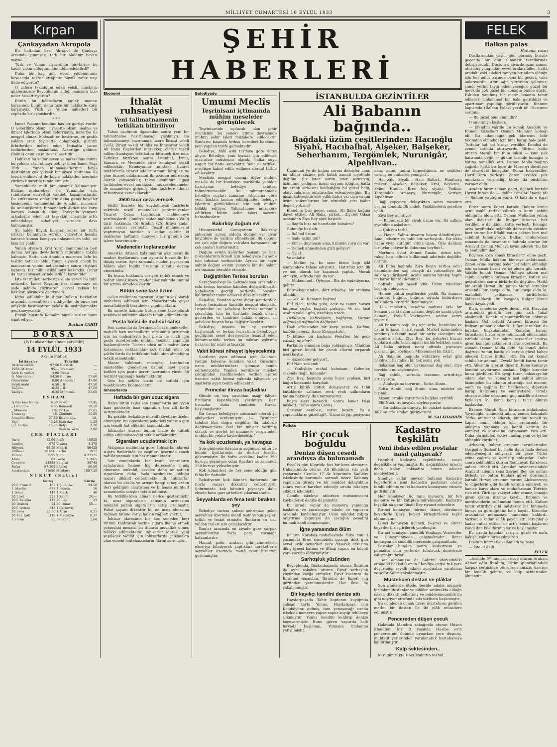MİLLİYET CUMARTESİ 16 EYLÜL 1933 3
Kırpan
Çankayadan Akropola
Bir haftadan beri Akropol ile Çankaya arasında yumuşak, tatlı bir Akdeniz havası esiyor.
Türk ve Yunan siyasetinin biri-birine bu kadar yakın olduğunu kim iddia edebilirdi?
Daha bir kaç gün evvel yıldönümünü heyecanla tekrar ettiğimiz büyük zafer neyi ifade ediyordu?
O zafere tekaddüm eden yeisli, mustarip günlerimizde Beyoğlunun aldığı manzara bize neler hissettiriyordu?
Bütün bu hâdiselerin çıplak manası karşısında bugün daha taze bir hakikatle karşı karşıyayız. Türk ve Yunan milletleri bir cephede birleşmişlerdir.
* * *
İsmet Paşanın kendine hâs bir görüşü vardır. O askerlikte olsun, siyasette olsun, maliye ve iktisat işlerinde olsun teferrüatla, nazariye ile meşgul olmaz. Maksadı en kestirme, en pratik yoldan arar. Siyasette dolambaçlı, girintili firkirlerden nefret eder. İktisatta yarım tedbirlerden hoşlanmaz. Askerliğe gelince; (İnönü) onun en mütevazı eseridir.
Hakikati bu kadar seven ve maksadına daima bu yoldan vâsıl olmayı pek iyi bilen İsmet Paşa Türk - Yunan münasebetlerinin böyle dostluktan çok yüksek bir siyasi abitname ile tevsik edilmesini de böyle hakikatler üzerinde yürümek suretile temin etmiştir.
Yunanlılarla milli bir davamız kalmamıştır. Balkan muharebesi ile Yunanlılar arkı rabıtaların emrettiği vahdeti kazanmışlardır. Bu istikamette onlar için daha geniş hayaller beslemenin vahametini de Anadolu macerası ile anlamışlardır. Binaenaleyh Akdenizde karşı karşıya komşuluk eden, Trakyada yanyana arkadaşlık eden iki teşekkül arasında artık mücadeleye sebebiyet verecek dava kalmamıştır.
Şu halde Büyük harpten sonra bir türlü istikrar bulamıyan Avrupa vaziyetini hesaba katarak komşu komşuya anlaşmak en tabii, en kısa bir yoldu.
Yunan siyaseti Kral Yorgi zamanından beri daima Avrupa devletlerinin mihrakına takılıp kalmıştı. Hatta son Anadolu macerası bile bu tesirin neticesi oldu. Yunan siyaseti ancak bu maceranın vahim neticesinden sonra rüştünü kazandı. Biz milli istiklâlimizi kazandık. Onlar da harici siyasetlerinde istiklâl kazandılar.
İşte iki milleti serbestçe elele veren bu tabii neticedir. İsmet Paşanın her muammayı en sade şekilde çözüveren cevval zekâsı bu hakikati görmekte gecikmedi.
İddia edilebilir ki diğer Balkan Devletleri arasında mevcut kesif zıddiyetler de onun her müşkülü basitleştiren zekâsı ile aydınlanmakta gecikmeyecektir.
Büyük Mustafa Kemalin büyük sözleri bunu ispat ediyor.
Burhan CAHİT
BORSA
(İş Bankasından alınan cetveldir)
14 EYLÜL 1933
Akşam Fiatları
| İstikrazlar | | Tahvilât | |
| --- | --- | --- | --- |
| İstikraz dahili | 97,50 | Elektrik | — |
| 1933 İstikrazı | 95,— | Tramvay | — |
| Şark D. yolları | 2,80 | Tünel | — |
| D. Muvahidei | 54,50 | Rıhtım | 17,60 |
| Gümrükler | 8,80 | Anadolu I | 47,90 |
| Saydi mahi | 6,50 | „ II | 47,50 |
| Bağdat | 10,25 | „ III | 47,50 |
| Tasfiye | 10,35 | Mümessil | 51,65 |
ESHAM
| İş Bankası Nama | 9,50 | Telefon | 12,45 |
| „ Hamiline | 9,55 | Bomonti | 19,50 |
| „ Müessis | 102 | Terkos | 27,65 |
| Tramvay | 48, | Çimento | 11,90 |
| Anadolu Hisse | 27,50 | İttiaht day. | 18, |
| Reji | 3,25 | Şark day | 1,25 |
| Şir. hariye | 15,25 | Balya | 2,20 |
| | | Şark m. ecza | 2,90 |
ÇEK FİATLARI
| Paris | 12.06 | Prağ | 15925 |
| Londra | 675 | Viyana | 4.375 |
| Nüyork | 68,25 | Madrit | 56425 |
| Brüksel | 33.866 | Berlin | 1977 |
| Milano | 8,97 | Zloti | 4.22375 |
| Atina | 83 | Peşte | 3.7665 |
| Cenevre | 24398 | Belgrat | 34745 |
| Sofya | 67.205 | Bükreş | 80.50 |
| Amsterdam | 11690 | Moskova | 1087.25 |
NUKUT (Satış)
| | Kuruş | | Kuruş |
| --- | --- | --- | --- |
| 20 f. Fransız | 167 | 1 Şilin, Av. | 24.50 |
| 1 İsterlin | 677 | 1 Pezeta | 16 |
| 1 Dolar | 147 | 1 Mark | 48 |
| 20 Liret | 223 | 1 Zeloti | 24.— |
| 20 f. Belçika | 117 | 20 Ley | 23 |
| 20 Drahmi | 24 | 20 Dinar | 55.— |
| 20 f. İsviçre | 818 | 1 Çernoviç | — |
| 20 Leva | 25.50 | 1 Altın | 9,25 |
| 20 Kur. Çek | 118 | 1 Mecidiye | 0,37 |
| 1 Florin | 83 | Banknot | 2,60 |
ŞEHİR HABERLERİ
Ekonomi
İthalât ruhsatiyesi
Yeni talimatnamenin tetkikatı bitiriliyor
Takas usulünün ilgasından sonra yeni bir talimatname hazırlanacağı yazılmıştı. Bu talimatnameyi hazırlamak üzere İktısat vekili Celâl, Ziraat vekili Muhlis ve İnhisarlar vekili Ali Rana Beylerden mürekkep olarak teşkil edilen komisyon tetkikatını bitirmek üzeredir. Tetkikat bittikten sonra İstanbul, İzmir, Samsun ve Mersinde birer komisyon teşkil edilecektir. Komisyonlar mıntaka ticaret müdürlerile ticaret odaları umumi kâtipleri ve yine ticaret odalarından iki azadan mürekkep olarak çalışacaklar, takas usulünün ilgası tarihinden evvel muntazam mukavelenameler ile muameleye girişmiş olan tacirlere ithalât ruhsatiyesi verecekleridir.
3500 tacir ceza verecek
Sicilli ticarete hiç kaydolmıyan tacirlerle vaktinde tesçil muamelesi yaptırmıyanlar Ticaret Odası tarafından mahkemeye verilmişlerdi. Şimdiye kadar mahkeme (3500) tacir hakkında (5) liradan (25) liraya kadar para cezası vermiştir. Tesçil muamelesini yaptırmıyan tacirler o kadar çoktur ki mahkeme haftanın muayyen bir gününü bu işlere hasretmiştir.
Madenciler toplanacaklar
Amerika iktisadi kalkınmanın aksi tesiri ile maden fiyatlarında son aylarda hissedilir bir düşüş vardır. Ayni zamanda maden piyasasına hâkim olan İngiliz lirasının sukutu devam etmektedir.
Bu husus hakkında vaziyeti tetkik etmek ve tedbir almak üzere madenciler yakında umumi bir içtima aktedeceklerdir.
Bütün sene taze üzüm
Gelen malûmata nazaran üzümün yaş olarak muhafaza edilmesi için Macaristanda gayet muvaffakiyetli tecrübeler yapılmaktadır.
Bu suretle üzümün bütün sene taze olarak yenilmesi mümkün olacağı temin edilmektedir.
Posta kolisi ile mahsul satışı
Son zamanlarda Avrupada bazı memleketler mahalli bazı mahsullerin sürümünü arttırmak için bu mahsullerin koli posta ile nakli için posta ücretlerinde mühim tenzilât yapmağa başlamışlardır. Ticaret odası milli mahsullerin korunması noktasından çok faydalı olan bu şeklin bizde de tatbikinin kabil olup olmadığını tetkik etmektedir.
Macar hükümeti müstahsil tarafından müstehlike gönderilen üzümü havi posta kolileri için posta ücreti üzerinden yüzde 50 tenzilât yapmağa başlamaktadır.
Oda bu şeklin bizde de tatbiki için teşebbüsatta bulunacaktır.
İnhisarlarda
Haftada bir gün ucuz sigara
İtalya tütün rejisi son zamanlarda muayyen bazı günlerde bazı sigaraları ten zili fiatle sattırmaktadır.
Bu şekilde fevkalâde muvaffakiyetli neticeler alınmıştır. Bu sigaraların paketleri yalnız o gün için tenzili fiat etiketini taşımaktadır.
İnhisarlar idaresi bunun bizde de tatbik edilip edilemiyeceğini tetkik etmektedir.
Sigaraları ucuzlatmak için
Aldığımız malûmata göre, İnhisarlar idaresi sigara fiatlerinde ve çeşitleri üzerinde esaslı tadilât yapmak için hazırlanmaktadır.
Son zamanlarda bir kısım sigaraların satışlarının hemen hiç derecesine inmiş olmasına mukabil, evvelce daha az satılan sigaraların daha fazla satılmakta olduğu nazarı dikkati celbetmekte idi. İnhisarlar idaresi bu eksiliş ve artışın hangi sebeplerden ileri geldiğini araştırmış ve bilhassa muhtelif zamanlarda satışlar tetkik edilmişti.
Bu tetkiklerden alınan netice göstermiştir ki, ucuz sigaraların satışının artmasına mukabil pahalı sigaraların satışı azalmıştır. Fakat şayanı dikkattir ki, en ucuz olmasına rağmen tütüne kar şı halkın rağbeti yoktur.
İnhisar idaresinin bir kaç seneden beri tütünü kaldırarak yerine sigara ikame etmek yolundaki mesaisi bu itibarla muvaffak olmuş telâkki edilmektedir. İnhisarlar idaresi yeni yapılacak tadilât için İnhisarlarda çalışmakta olan ecnebi mütehassısların fikrini sormuştur.
Belediyede
Umumi Meclîs
Teşrinisani içtimaında mühim meseleler görüşülecek
Teşrinisanide açılacak olan şehir meclisinin bu seneki içtima devresinde mühim şehir işleri müzakere edilecektir. Bunların başında terkos ücretleri hakkında yeni yapılan tarife gelmektedir.
Belediye, hâlâ eski tarifeye göre ücret alıyor. Belediye, yeni tesisat için edilecek masraflar müstesna olarak, halka suyu asgari bir fiatle satacaktır. Yeni su tarifesi, meclisçe kabul edilir edilmez derhal tatbik edilecektir.
Meclisin meşgul olacağı diğer mühim mesele de bir komisyon marifetile yeniden hazırlanan belediye zabıtası talimatnamesidir. Bu talimatnamede belediye suçları zamanın ihtiyacına göre yeni baştan tanzim edildiğinden belediye işlerinin görülebilmesi için pek mühim telâkki ediliyor. Talimatname müzakere edilirken bütün şehir işleri mevzuu bahsolacaktır.
Bakırköy doğum evi
Himayeietfal Cemiyetinin Bakırköy şubesinin açmış olduğu doğum evi civar köylülere de yardım etmektedir. Bu doğum evi çok ağır doğum vak'aları karşısında bir çok anaları kurtarmıştır.
Doğum evinin kalörifer tesisatı ve bazı noksanlarının ikmali için belediyece bu sene için tahsisat verilecektir. Ayrıca bir hayır sahibi doğum evinin yanında bir de bakım evi inşasını deruhte etmiştir.
Değiştirilen Terkos boruları
Saraçhanebaşı ile Şehzadebaşı arasındaki eski terkos boruları kâmilen değiştirilmiştir. Şebekenin geçtiği yerlerde bozulan kaldırımlar tamir edilerek düzeltilecektir.
Belediye, bundan sonra diğer semtlerdeki terkos tesisatının ikmalile meşgul olacaktır. İstanbulun su şebekesi haritası tamamile çıkarıldığı için bu haritada bozuk olarak gösterilen ve tamirine imkân olmıyan su şebekesi baştan başa değiştirilecektir.
Belediye, inşaata bu ay zarfında başlıyacak ve terkos tesisatının belediyeye geçtiğinin senei devriyesine tesadüf eden kânunusanide terkos su miktarı eskisine nazaran bir misli artacaktır.
Vakit küresi nihayet işleyecekmiş
Saatlerin ayar edilmesi için Galatada yangın kulesine konulan vakit küresinin uzun müddettenberi işlemesi temin edilemiyordu. Yapılan tecrübeler müsbet çıktığından rasathaneden verilen işaret üzerine vakit küresi yakında işliyecek ve saatlerin ayarı temin edilecektir.
Fırıncılar itiraza başladılar
Günde on beş çuvaldan aşağı işliyen fırınların kapatılacağı yazılmıştı. Bazı fırıncılar daha şimdiden itiraza başlamışlardır.
Bir fırıncı belediyeye müracaat ederek şu şikâyetleri serdetmiştir: "— Fırınların tahdidi fikri doğru değildir. Bu takdirde değirmencilere faal bir inhisar verilmiş olacak ve devlet te muamele vergisinden mühim bir yekûn kaybedecektir."
Ya kok ucuzlamalı, ya havagazı
Son günlerde havaların soğuması odun ve kömür fiyatlarında da derhal tesirini göstermiştir. İki hafta evveline kadar 250 kuruşu geçmiyen odun fiyatları az zamanda 350 kuruşa yükselmiştir.
Kok kömürleri de her sene olduğu gibi fahiş bir fiattedir.
Belediyenin kok kömürü fiatlerinde bir nokta nazarı dikkatini celbetmiştir. Şehrimizde kok kömürü piyasaya daha ziyade hava gazı şirketleri çıkarmaktadır.
Seyyahlarda en fena tesir bırakan şey
Belediye turizm şubesi şehrimize gelen seyyahlar üzerinde menfi tesir yapan şeyleri tetkik ve tesbit etmiştir. Bunların en kısa yoldan izalesi için çalışılacaktır.
Bunlar arasında en ziyade göze çarpan seyyahlardan fazla para vurmağa kalkanlardır.
Hamal, şoför, arabacı gibi zümrelerin ekseriya bilmiyerek yaptıkları hareketlerle seyyahlar üzerinde menfi tesir bıraktığı görülmüştür.
İSTANBULDA GEZİNTİLER
Ali Babanın bağında..
Bağdaki üzüm çeşitlerinden: Hacıoğlu Siyahî, Hacıbalbal, Alşeker, Balşeker, Seherhanım, Tergömlek, Nurunigâr, Alpehlivan..
Üzümünü ye de bağını sorma demişler ama, bu atalar sözüne pek kulak asmak niyetinde değilim. Siz ister sorun ister sormayın, üzümünü yediğim, üzüm suyunu içtiğim, hatta bu aralık sirkesini kokladığım bu güzel bağı, okuyucularıma anlatmadan edemiyeceğim. Bir insan kahvesinin kırk yıllık hatırı var da o canım üzüm salkımlarının bir sütunluk yazı kadar değeri yok mu?
Efendim; bizi geçen cuma, Ali Baba bağına davet ettiler. Ali Baba, şirket... Ziyafet Odası azasından Ziya Bey söze başladı.
— Bağda bize ne hazırladın bakalım?
Gülmeğe başladı:
— Bol bol üzüm!..
— Sade üzüm mü?
— Kimse duymasın ama, üzümün suyu da var.
— Demek annesinden gizli geliyor?
— Öyle!..
Ve anlattı:
— Malûm ya, bu sene bizim bağı içki içmiyenlere tahsis ediyoruz.. Hatırınız için ilk ve son olarak bir kaçamak yaptık.. Merak etmeyin, sofrada rakı da var..
— Mükemmel.. Öyleyse.. Biz de vadediyoruz, geliriz..
Edirnekapısından, dört arkadaş, bir arabaya atladık:
— Çek, Ali Babanın bağına!..
Elif Naci, tenha yolu, açık ve temiz havayı bulunca coştu, başladı şarkıya.. Ve bu fasıl Arabın yalel'i gibi, uzadıkça uzadı:
Urfalıyem, bahçeliyem, bağlıyem, Kurşun değmiş yüreğimden dağlıyem!..
Hadi arkasından bir karşı yakalı: Kalbim, kalbim yanıyor, Sana Karşıyakalı!..
O bitince bir başkası: Felekten bir gece çalsak, ne olur?..
Farkında olmadan bağa yaklaşmışız. Uzaktan bizi gören küçük bir çocuk ellerini çırparak içeri koştu:
— Sazendeler geliyor!..
Elif Naci seslendi:
— Yanlışlığa mahal kalmasın.. Gelenler, sazende değil, hanende!
Ziya Bey, başında geniş hasır şapkası, bizi bağın kapısında karşıladı.
Artık kütük kütük dolaşıyoruz ve tabii kütüklerde sallanan renk renk salkımların tadına bakmayı da unutmuyoruz.
Başta Gazi beyendi.. Sonra İsmet Paşa misketi.. Daha sonra Çavuş..
Çavuşun pembesi, sarısı, beyazı.. Ya o yapıncakların güzelliği?.. Üzüm di yip geçiyoruz ama, adını, tadını bilmediğimiz ne çeşitleri varmış bu mübarek yemişin?..
Hacıoğlu Siyahı.. Hacı Balbal.. Hamburg misketi, Alşeker, Balşeker, Kral, Beylerce.. Seher Hanım, Eren köy siyahı, Vodina, Tergömlek, Amasya, Nurunigâr, Sarıyer, Alpehlivan..
Bağı çepçevre dolaştıktan sonra masanın başına döndük. İlk kadeh, Yeşilâilelerin şerefine içildi.
Ziya Bey anlatıyor:
— Bağımızda bir siyah üzüm var. İki salkım yiyebilene aşkolsun..
— Çok mu tatlı?
— Hayır! Yalnız insanın başını döndürüyor! Ama, bilseniz ne tabii bir sarhoşluk.. Bir okka üzüm yiyip kütüğün altına uzan.. Öyle deliksiz bir uyku çekiyor ki dokunma keyfine!..
Merhum üstat Ahmet Rasim, üzüm için, rakıyı hap halinde kullanmak adetinde değildir, dermiş.
Ali Baba bağında Ziya Beyin sarhoş edici üzümlerinden sağ olsaydı da rahmetliye bir salkım yedirilseydi, acaba suyunu bırakıp hapta mı karar kılardı dersiniz?..
Sofrada, çok neşeli idik. Üzüm tabakları boşalıp doluyordu.
Hemen bütün çeşitlerden yedik. Bu dumanı üstünde, buğulu, buğulu, ağızda kütürdiyen salkımlara bir türlü doyulmuyor..
Hele misketin, kendine mahsus öyle bir kokusu var ki üzüm salkımı değil de sanki çiçek demeti.. Evvelâ kokluyoruz, ondan sonra yiyoruz.
Ali Babanın bağı, kış için sirke, hardaliye ve üzüm turşusu, hazırlıyacak. Misket üzümünden yapılmış sirkenin nasıl bir sirke olacağını siz düşünün artık.. Ziya Bey, bu sirkeleri hususi kaplara doldurtarak ağzını mühürledikten sonra Ali Baba sirkesi namı altında piyasaya çıkaracağını söylüyor: Mükemmel bir fikir!..
Alı Babanın bağında kütüklere evlat gibi bakılıyor, hastalıklı bir tek asma yok.
Bakarsan bağ olur, bakmazsan dağ olur.. diye tevekkeli mi söylemişler.
Bağ sahibi, sofrada ikramını artırdıkça artırıyordu:
— Allahaşkına buyurun.. Sofra Alinin..
Sofra Alinin, bağ Alinin, ama, mideler de bizimdi.
Akşam ortalık kararırken bağdan ayrıldık.
Elif Naci, tramvayda söyleniyordu:
— Bu dakikada dünyayı bir misket üzümünün salkımı arkasından görüyorum!..
M. SALÂHADDİN
Poliste
Bir çocuk boğuldu
Denize düşen cesedi arandıysa da bulunamadı
Evvelki gün Köprüde feci bir kaza olmuştur. Unkapanında oturan Ali Efendinin kızı yedi yaşlarında Cemile 17 de köprünün Kadıköy iskelesinde karemela satmak üzere Kalamış vapuruna girmiş ve bir müddet dolaştıktan sonra vapur hareket edeceği sırada iskeleye çıkmak istemiştir.
Cemile iskeleye atılarken müvazenesini kaybederek denize düşmüştür.
Bu sırada vapur da manevra yapmağa başlamış ve çocukcağız iskele ile vapurun arasında kaybolmuştur. Uzun müddet zabıta araştırma yapmışsa da çocuğun cesedini bulmak kabil olamamıştır.
İğne yarasından ölüm
Balatta Karabaş mahallesinde Yako nun 3 yaşındaki Eron isimindeki çocuğu dört gün evvel evde oynarken yere düşerek arkasına dikiş iğnesi batmış ve ilthap yapan bu küçük yara çocuğu öldürmüştür.
Sarhoşluk yüzünden
Beyoğlunda, Bostanbaşında oturan İbrahim ile aynı sokakta oturan Eşref sarhoşluk yüzünden kavğa etmişler, Eşref kasatura ile İbrahimi başından, İbrahim de Eşrefi sağ gözünden yaralamışlardır. Her ikisi de yakalanmıştır.
Bir kayıkçı kendini denize attı
Haydarpaşada Tahir kaptanın kayığında çalışan tayfa Yunus, Haydarpaşa dan Kadıköyüne gelmiş, tam yanaşacağı sırada iskelede manevra yapan vapur kayığı tehlikeye sokmuştur. Yunus kendini kaldırıp denize koyuvermiştir. Bunu gören vapurda halk feryada başlamış, Yunusun imdadına yetişilmiştir.
Kadastro teşkilâtı
Yeni ihdas edilen postalar nasıl çalışacak?
İstanbul Kadastro teşkilâtında esaslı değişiklikler yapılmıştır. Bu değişiklikler inlerin daha kolay inkişafını temin edecek mahiyettedir.
Şimdiye kadar mevcut bulunan kadastro heyetlerinin ismi kadastro postaları olarak tebdil edilmiş ve iki kadastro komisyonu vücude getirilmiştir.
Her komisyon üç tapu memuru, bir fen memuru ve bir kâtipten mürekkeptir. Kadastro teşkilâtına gene Rüştü Bey riyaset edecektir.
Birinci komisyon, birinci, ikinci, dördüncü heyetlerle Çarşı heyeti birleştirilerek teşkil olunmuştur.
İkinci komisyon üçüncü, beşinci ve altıncı heyetler birleştirilerek yapılmıştır.
Birinci komisyon şimdilik Yenikapı, Vezneciler ve Süleymaniyede çalışmaktadır. İkinci komisyon da şimdilik merkezde çalışmaktadır.
Postalar bundan sonra kadastrosu ya pılmakta olan yerlerde tutulacak dairelerde çalışmaktadırlar.
...sar olmamışsa da Sabrini idaresindeki otomobil bakkal Osman Efendiye çarpa rak yere düşürmüş, zavallı adamı ayağından yaralamış ve şoför Sabri yakalanmıştır.
Müstehcen destan ve plâklar
Son günlerde ötede, beride adaba mugayir bir takım destanlar ve plâklar satılmakta olduğu nazarı dikkati celbetmiş ve müddeiumumilik bu gibi neşriyat etrafında sıkı takibata başlamıştır.
Bu cümleden olmak üzere müstehcen görülen matbu bir destan ile iki plâk müsadere edilmiştir.
Pencereden düşen çocuk
Galatada Mandıra sokağında oturan Hüsnü Efendinin kızı 3 yaşında Hasibe evin penceresinin önünde oynarken yere düşmüş, muhtelif yerlerinden yaralanarak hastahaneye kaldırılmıştır.
Kalp sektesinden..
Karagümrükte Hacı Muhittin mahal...
FELEK
Balkan palas
Haftanın yazısı
Dostlarımdan yaşlı, gün görmüş birisile geçende bir gün Cihangir taraflarında dolaşıyorduk.. Dostum o civarda uzun zaman oturmuş yangından evvel oraları bilen, hattâ oradaki eski aileleri tanıyan bir adam olduğu için her adım başında bana bir geçmiş vaka anlatıyordu. Ağır ağır yürürken yolumuz, şimdi yerini tayin edemiyeceğim güzel bir mevkide çok güzel bir konağın önüne düştü. Eskiden yapılmış bir metin binanın tamir edilerek mükemmel bir hale getirildiği ve apartıman yapıldığı görülüyordu.. Binanın kapısında (Balkan Palas) yazılı idi. Dostuma sordum:
— Bu güzel bina kimindir?
O anlatmıya başladı:
— Efendim vaktile bu konak Anadolu ve Rumeli Kazaskeri Osman Mollanın konağı idi. Bu adamcağız pek idaresini bilir takımdan olmadığı için bina harap hale geldi. Tuttular kat kat kiraya verdiler. Kendisi de zemin katında oturuyordu. Birinci katta oturan Moralı bir Rum ailesi — ismi pek hatırımda değil — günün birinde konağın o katına temellük etti. Osman Molla bağırıp çağırdı, hattâ bir kere de Moralıyı dövdüyse de civardaki komşular, Ruma hakverdiler. Herif kata yerleşti. Zaten evvelce pek muntazam vermediği kirayı da büsbütün vermez oldu..
Aradan biraz zaman geçti, üçüncü kattaki Hırvat kiracı da — galiba ismi Milânoviç idi — Rumun yaptığını yaptı. O katı da o işgal etti.
Biraz sonra ikinci kattaki Bulgar kiracı aynı usulü tatbik ederek o katın sahibi olduğunu iddia etti. Osman Molladan yılmış olan diğerleri de Bulgar kiracıya hak verdiler, o da ikinci katta yerleşti. Konağın arka tarafındaki selâmlık dairesinde eskiden beri oturan bir Eflaklı zaten çoktan beri mal sahibini tanımıyordu. Balkan muharebesi esnasında da tavanarası katında oturan bir Arnavut Osman Mollaya isyan ederek "bu kat ta benimdir" dedi.
Böylece koca konak kiracıların eline geçti. Osman Molla hakkını kimseye anlatamadı. Zaten evine barkına bakar bir adam olmadığı için çabucak bezdi ve işi oluğu gibi bıraktı. Vaktile konak Osman Mollaya aitken mal sahibi aleyhine birleşen kiracılar, katları ele geçirdikten sonra birbirlerile düştüler. Hattâ bir aralık Hırvat, Bulgar ve Moralı kiracılar arasında bir kavga oldu, bir kavga oldu ki; mahalleli yetişmese, biribirlerini öldüreceklerdi. Bu kavgada Bulgar kiracı hayli dayak yedi.
Bu iş senelerce böyle devam etti. Kiracılar arasındaki gürültü her gün arttı fakat eksilmedi. Konak ta tamirsizlikten çökmiye başladı. Üst kattaki Arnavut kiracıya bir İtalyan mimar dadandı. Diğer kiracılar da bundan kuşkulandılar. Konağın harap, kiracıların birbirlerile münazaalı olmasından istifade eden bir takım serseriler içeriye girer, konağın sakinlerini ızrar ederlerdi.. Bu esnada Osman Molla öldü. Ve konak daha doğrusu zemin katile şu karşıki güzel bahçe aileden birine intikal etti. Bu zat kemal sahibi bir adamdı. Evvelâ kendi katını tamir etti. Ailesinin işlerini düzeltti. Konu komşuya kendini saydırmıya başladı.. Diğer kiracılar bunu gördüler.. Eli ayağı tutar, kabadayı bir adam olan ve konağın asıl sahibi olması lâzımgelen bu adamın oturduğu kat mamur, emin ve sağlam bir hal'deyken, diğerleri harap, kağşamış ve emniyetsizdi. Orada oturan aileler cfradında geçimsizlik o derece fazlalaştı ki, konu komşu taciz olmıya başladılar.
İlkönce Moralı Rum kiracının ahfadından Yayımoğlu ismindeki adam, zemin katındaki Türke müracaat ederek, binanın temeli ve kapısı onun olduğu için aralarında bir anlaşma yapmayı ve kendi katının da emniyet ve idaresine karışmasını rica etti. Daha görüştüler, eskiyi unutup yeni ve iyi bir ahbaplık kurdular..
Arkadan, Bulgar kiracının torunlarından Gospodin Borisof bu halin daha fazla devam edemiyeceğini anlıyarak bir gece Türkü evine çağırdı ve görüşüp anlaştılar.. Daha sonra selâmlıkta oturan Romanyalı Karolescu onlara iltihak etti. Arkadan tavanarasındaki Aranvut ailenin reisi Zeynel Bey de onlara birleşti ve bütün bunları gören dördüncü kattaki Hırvat kiracının torunu Aleksanroviç te diğerlerin gibi kendi katının emniyeti ve hanice karşı idare ve muhafazasını Türkten rica etti. Türk işe vaziyet eder etmez, konağa giren çıkanı nizama koydu. Kapının ve merdivenlerin selâmetini temin etti. Katları tamir ettirdiği gibi müşterek bir hinimede binayı şu gördüğünüz hale koydu. Kiracılar arasındaki münazaayı tamamen kaldırdı. Vaziyet o kadar salâh peyda etti, kiracılar o kadar rahat ettiler ki; artık kendi başlarını kendi dan bile durmuşlar ve başlamışlar.
Bu sırada kapıdan sarışın, güzel ve nafiz bakışlı, vakur birisi çıkıyordu.
Dostum hürmetle selâmladı ve bana:
— İşte o! dedi..
FELEK
...lesinde 97 numaralı evde oturan Arabacı Ahmet oğlu İbrahim, Tütün gümrüğündeki karpuz sergisinde otururken ansızın üzerine bir fenalık gelmiş, ve kalp sektesinden ölmüştür.